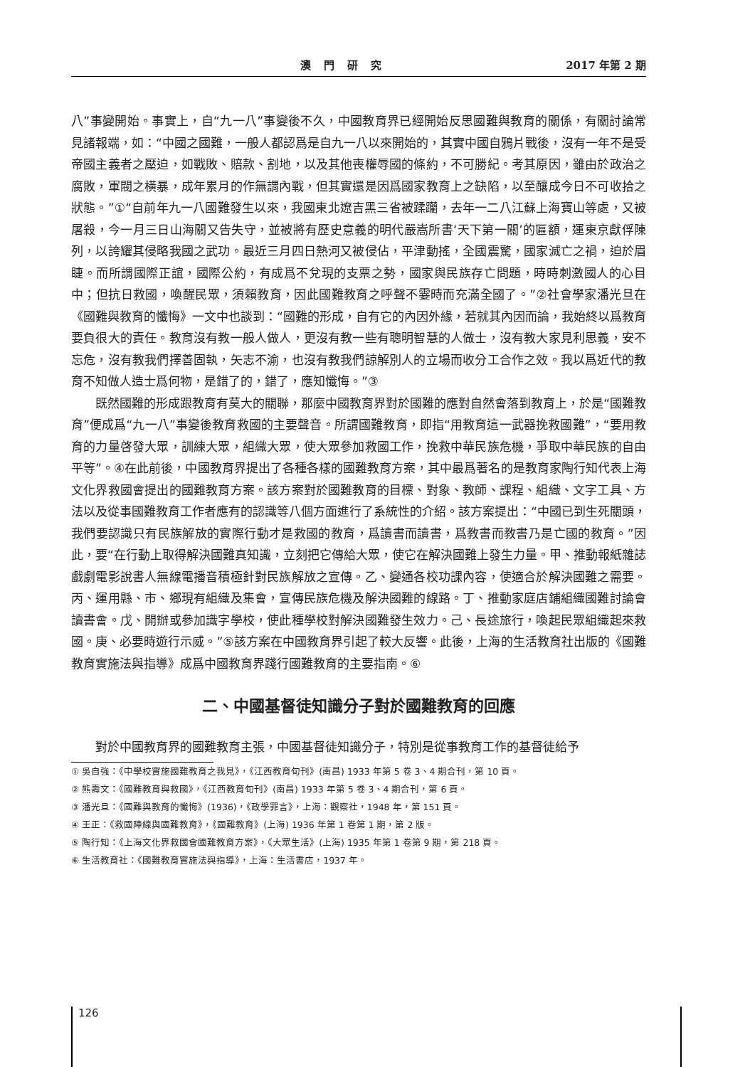澳門研究 2017 年第 2 期
八”事變開始。事實上，自“九一八”事變後不久，中國教育界已經開始反思國難與教育的關係，有關討論常見諸報端，如：“中國之國難，一般人都認爲是自九一八以來開始的，其實中國自鴉片戰後，沒有一年不是受帝國主義者之壓迫，如戰敗、賠款、割地，以及其他喪權辱國的條約，不可勝紀。考其原因，雖由於政治之腐敗，軍閥之橫暴，成年累月的作無謂內戰，但其實還是因爲國家教育上之缺陷，以至釀成今日不可收拾之狀態。”①“自前年九一八國難發生以來，我國東北遼吉黑三省被蹂躪，去年一二八江蘇上海寶山等處，又被屠殺，今一月三日山海關又告失守，並被將有歷史意義的明代嚴嵩所書‘天下第一關’的匾額，運東京獻俘陳列，以誇耀其侵略我國之武功。最近三月四日熱河又被侵佔，平津動搖，全國震驚，國家滅亡之禍，迫於眉睫。而所謂國際正誼，國際公約，有成爲不兌現的支票之勢，國家與民族存亡問題，時時刺激國人的心目中；但抗日救國，喚醒民眾，須賴教育，因此國難教育之呼聲不霎時而充滿全國了。”②社會學家潘光旦在《國難與教育的懺悔》一文中也談到：“國難的形成，自有它的內因外緣，若就其內因而論，我始終以爲教育要負很大的責任。教育沒有教一般人做人，更沒有教一些有聰明智慧的人做士，沒有教大家見利思義，安不忘危，沒有教我們擇善固執，矢志不渝，也沒有教我們諒解別人的立場而收分工合作之效。我以爲近代的教育不知做人造士爲何物，是錯了的，錯了，應知懺悔。”③
既然國難的形成跟教育有莫大的關聯，那麼中國教育界對於國難的應對自然會落到教育上，於是“國難教育”便成爲“九一八”事變後教育救國的主要聲音。所謂國難教育，即指“用教育這一武器挽救國難”，“要用教育的力量啓發大眾，訓練大眾，組織大眾，使大眾參加救國工作，挽救中華民族危機，爭取中華民族的自由平等”。④在此前後，中國教育界提出了各種各樣的國難教育方案，其中最爲著名的是教育家陶行知代表上海文化界救國會提出的國難教育方案。該方案對於國難教育的目標、對象、教師、課程、組織、文字工具、方法以及從事國難教育工作者應有的認識等八個方面進行了系統性的介紹。該方案提出：“中國已到生死關頭，我們要認識只有民族解放的實際行動才是救國的教育，爲讀書而讀書，爲教書而教書乃是亡國的教育。”因此，要“在行動上取得解決國難真知識，立刻把它傳給大眾，使它在解決國難上發生力量。甲、推動報紙雜誌戲劇電影說書人無線電播音積極針對民族解放之宣傳。乙、變通各校功課內容，使適合於解決國難之需要。丙、運用縣、市、鄉現有組織及集會，宣傳民族危機及解決國難的線路。丁、推動家庭店鋪組織國難討論會讀書會。戊、開辦或參加識字學校，使此種學校對解決國難發生效力。己、長途旅行，喚起民眾組織起來救國。庚、必要時遊行示威。”⑤該方案在中國教育界引起了較大反響。此後，上海的生活教育社出版的《國難教育實施法與指導》成爲中國教育界踐行國難教育的主要指南。⑥
二、中國基督徒知識分子對於國難教育的回應
對於中國教育界的國難教育主張，中國基督徒知識分子，特別是從事教育工作的基督徒給予
① 吳自強：《中學校實施國難教育之我見》，《江西教育旬刊》(南昌) 1933 年第 5 卷 3、4 期合刊，第 10 頁。
② 熊壽文：《國難教育與救國》，《江西教育旬刊》(南昌) 1933 年第 5 卷 3、4 期合刊，第 6 頁。
③ 潘光旦：《國難與教育的懺悔》(1936)，《政學罪言》，上海：觀察社，1948 年，第 151 頁。
④ 王正：《救國陣線與國難教育》，《國難教育》(上海) 1936 年第 1 卷第 1 期，第 2 版。
⑤ 陶行知：《上海文化界救國會國難教育方案》，《大眾生活》(上海) 1935 年第 1 卷第 9 期，第 218 頁。
⑥ 生活教育社：《國難教育實施法與指導》，上海：生活書店，1937 年。
126